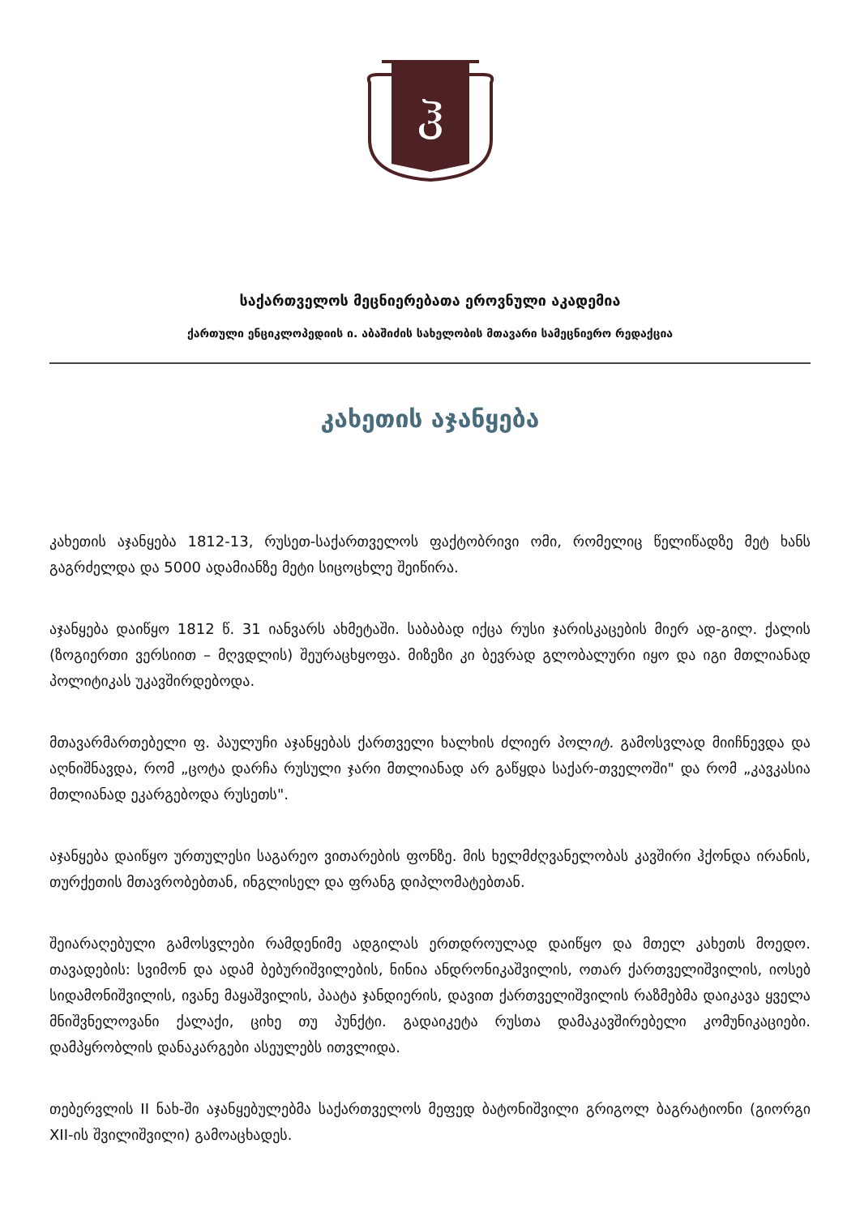ჰ
საქართველოს მეცნიერებათა ეროვნული აკადემია
ქართული ენციკლოპედიის ი. აბაშიძის სახელობის მთავარი სამეცნიერო რედაქცია
კახეთის აჯანყება
კახეთის აჯანყება 1812-13, რუსეთ-საქართველოს ფაქტობრივი ომი, რომელიც წელიწადზე მეტ ხანს გაგრძელდა და 5000 ადამიანზე მეტი სიცოცხლე შეიწირა.
აჯანყება დაიწყო 1812 წ. 31 იანვარს ახმეტაში. საბაბად იქცა რუსი ჯარისკაცების მიერ ად-გილ. ქალის (ზოგიერთი ვერსიით – მღვდლის) შეურაცხყოფა. მიზეზი კი ბევრად გლობალური იყო და იგი მთლიანად პოლიტიკას უკავშირდებოდა.
მთავარმართებელი ფ. პაულუჩი აჯანყებას ქართველი ხალხის ძლიერ პოლიტ. გამოსვლად მიიჩნევდა და აღნიშნავდა, რომ „ცოტა დარჩა რუსული ჯარი მთლიანად არ გაწყდა საქარ-თველოში" და რომ „კავკასია მთლიანად ეკარგებოდა რუსეთს".
აჯანყება დაიწყო ურთულესი საგარეო ვითარების ფონზე. მის ხელმძღვანელობას კავშირი ჰქონდა ირანის, თურქეთის მთავრობებთან, ინგლისელ და ფრანგ დიპლომატებთან.
შეიარაღებული გამოსვლები რამდენიმე ადგილას ერთდროულად დაიწყო და მთელ კახეთს მოედო. თავადების: სვიმონ და ადამ ბებურიშვილების, ნინია ანდრონიკაშვილის, ოთარ ქართველიშვილის, იოსებ სიდამონიშვილის, ივანე მაყაშვილის, პაატა ჯანდიერის, დავით ქართველიშვილის რაზმებმა დაიკავა ყველა მნიშვნელოვანი ქალაქი, ციხე თუ პუნქტი. გადაიკეტა რუსთა დამაკავშირებელი კომუნიკაციები. დამპყრობლის დანაკარგები ასეულებს ითვლიდა.
თებერვლის II ნახ-ში აჯანყებულებმა საქართველოს მეფედ ბატონიშვილი გრიგოლ ბაგრატიონი (გიორგი XII-ის შვილიშვილი) გამოაცხადეს.